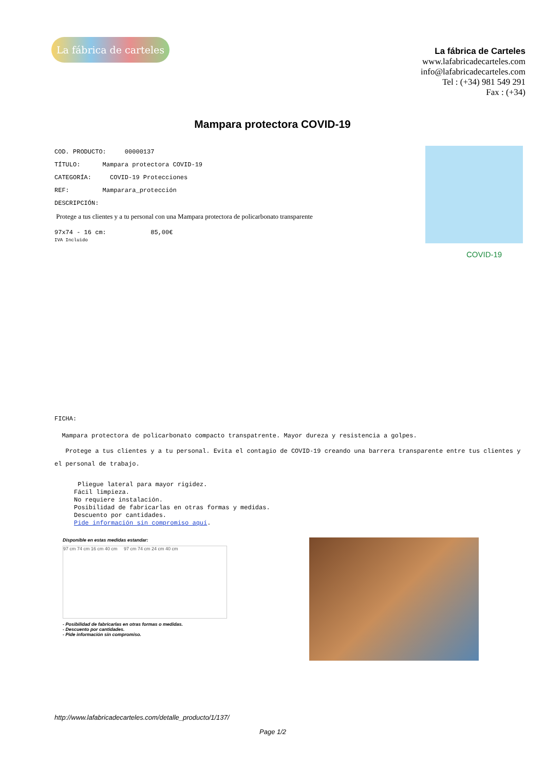La fábrica de carteles
La fábrica de Carteles
www.lafabricadecarteles.com
info@lafabricadecarteles.com
Tel : (+34) 981 549 291
Fax : (+34)
Mampara protectora COVID-19
COD. PRODUCTO: 00000137
TÍTULO: Mampara protectora COVID-19
CATEGORÍA: COVID-19 Protecciones
REF: Mamparara_protección
DESCRIPCIÓN:
Protege a tus clientes y a tu personal con una Mampara protectora de policarbonato transparente
97x74 - 16 cm: 85,00€
IVA Incluido
COVID-19
FICHA:
Mampara protectora de policarbonato compacto transpatrente. Mayor dureza y resistencia a golpes.
Protege a tus clientes y a tu personal. Evita el contagio de COVID-19 creando una barrera transparente entre tus clientes y el personal de trabajo.
Pliegue lateral para mayor rigidez.
Fácil limpieza.
No requiere instalación.
Posibilidad de fabricarlas en otras formas y medidas.
Descuento por cantidades.
Pide información sin compromiso aquí.
Disponible en estas medidas estandar:
97 cm 74 cm 16 cm 40 cm 97 cm 74 cm 24 cm 40 cm
- Posibilidad de fabricarlas en otras formas o medidas.
- Descuento por cantidades.
- Pide información sin compromiso.
http://www.lafabricadecarteles.com/detalle_producto/1/137/
Page 1/2